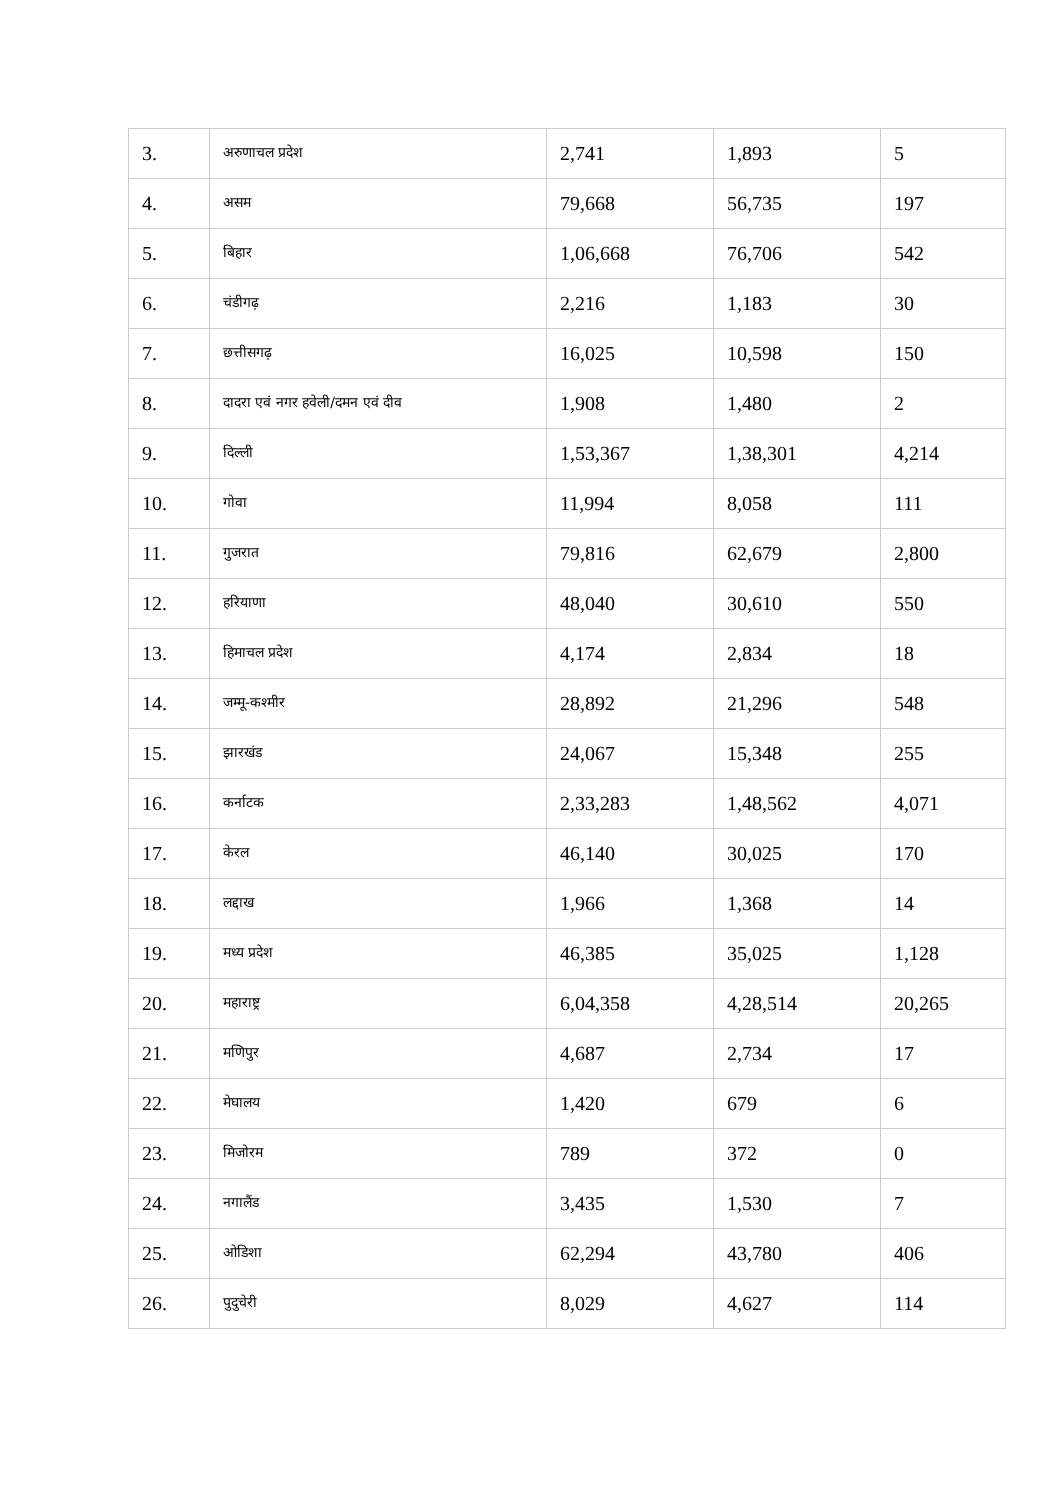| 3. | अरुणाचल प्रदेश | 2,741 | 1,893 | 5 |
| 4. | असम | 79,668 | 56,735 | 197 |
| 5. | बिहार | 1,06,668 | 76,706 | 542 |
| 6. | चंडीगढ़ | 2,216 | 1,183 | 30 |
| 7. | छत्तीसगढ़ | 16,025 | 10,598 | 150 |
| 8. | दादरा एवं नगर हवेली/दमन एवं दीव | 1,908 | 1,480 | 2 |
| 9. | दिल्ली | 1,53,367 | 1,38,301 | 4,214 |
| 10. | गोवा | 11,994 | 8,058 | 111 |
| 11. | गुजरात | 79,816 | 62,679 | 2,800 |
| 12. | हरियाणा | 48,040 | 30,610 | 550 |
| 13. | हिमाचल प्रदेश | 4,174 | 2,834 | 18 |
| 14. | जम्मू-कश्मीर | 28,892 | 21,296 | 548 |
| 15. | झारखंड | 24,067 | 15,348 | 255 |
| 16. | कर्नाटक | 2,33,283 | 1,48,562 | 4,071 |
| 17. | केरल | 46,140 | 30,025 | 170 |
| 18. | लद्दाख | 1,966 | 1,368 | 14 |
| 19. | मध्य प्रदेश | 46,385 | 35,025 | 1,128 |
| 20. | महाराष्ट्र | 6,04,358 | 4,28,514 | 20,265 |
| 21. | मणिपुर | 4,687 | 2,734 | 17 |
| 22. | मेघालय | 1,420 | 679 | 6 |
| 23. | मिजोरम | 789 | 372 | 0 |
| 24. | नगालैंड | 3,435 | 1,530 | 7 |
| 25. | ओडिशा | 62,294 | 43,780 | 406 |
| 26. | पुदुचेरी | 8,029 | 4,627 | 114 |